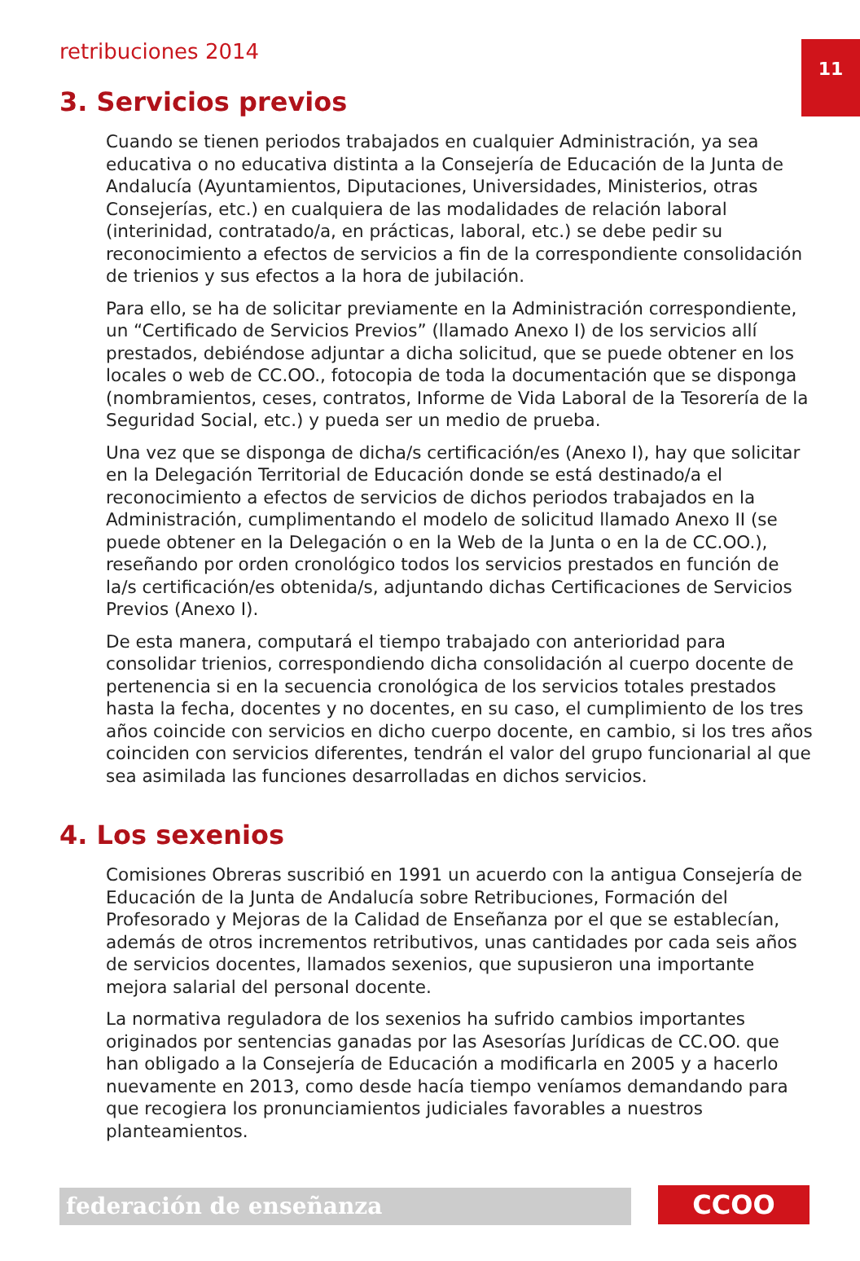11
retribuciones 2014
3. Servicios previos
Cuando se tienen periodos trabajados en cualquier Administración, ya sea educativa o no educativa distinta a la Consejería de Educación de la Junta de Andalucía (Ayuntamientos, Diputaciones, Universidades, Ministerios, otras Consejerías, etc.) en cualquiera de las modalidades de relación laboral (interinidad, contratado/a, en prácticas, laboral, etc.) se debe pedir su reconocimiento a efectos de servicios a fin de la correspondiente consolidación de trienios y sus efectos a la hora de jubilación.
Para ello, se ha de solicitar previamente en la Administración correspondiente, un “Certificado de Servicios Previos” (llamado Anexo I) de los servicios allí prestados, debiéndose adjuntar a dicha solicitud, que se puede obtener en los locales o web de CC.OO., fotocopia de toda la documentación que se disponga (nombramientos, ceses, contratos, Informe de Vida Laboral de la Tesorería de la Seguridad Social, etc.) y pueda ser un medio de prueba.
Una vez que se disponga de dicha/s certificación/es (Anexo I), hay que solicitar en la Delegación Territorial de Educación donde se está destinado/a el reconocimiento a efectos de servicios de dichos periodos trabajados en la Administración, cumplimentando el modelo de solicitud llamado Anexo II (se puede obtener en la Delegación o en la Web de la Junta o en la de CC.OO.), reseñando por orden cronológico todos los servicios prestados en función de la/s certificación/es obtenida/s, adjuntando dichas Certificaciones de Servicios Previos (Anexo I).
De esta manera, computará el tiempo trabajado con anterioridad para consolidar trienios, correspondiendo dicha consolidación al cuerpo docente de pertenencia si en la secuencia cronológica de los servicios totales prestados hasta la fecha, docentes y no docentes, en su caso, el cumplimiento de los tres años coincide con servicios en dicho cuerpo docente, en cambio, si los tres años coinciden con servicios diferentes, tendrán el valor del grupo funcionarial al que sea asimilada las funciones desarrolladas en dichos servicios.
4. Los sexenios
Comisiones Obreras suscribió en 1991 un acuerdo con la antigua Consejería de Educación de la Junta de Andalucía sobre Retribuciones, Formación del Profesorado y Mejoras de la Calidad de Enseñanza por el que se establecían, además de otros incrementos retributivos, unas cantidades por cada seis años de servicios docentes, llamados sexenios, que supusieron una importante mejora salarial del personal docente.
La normativa reguladora de los sexenios ha sufrido cambios importantes originados por sentencias ganadas por las Asesorías Jurídicas de CC.OO. que han obligado a la Consejería de Educación a modificarla en 2005 y a hacerlo nuevamente en 2013, como desde hacía tiempo veníamos demandando para que recogiera los pronunciamientos judiciales favorables a nuestros planteamientos.
federación de enseñanza CCOO